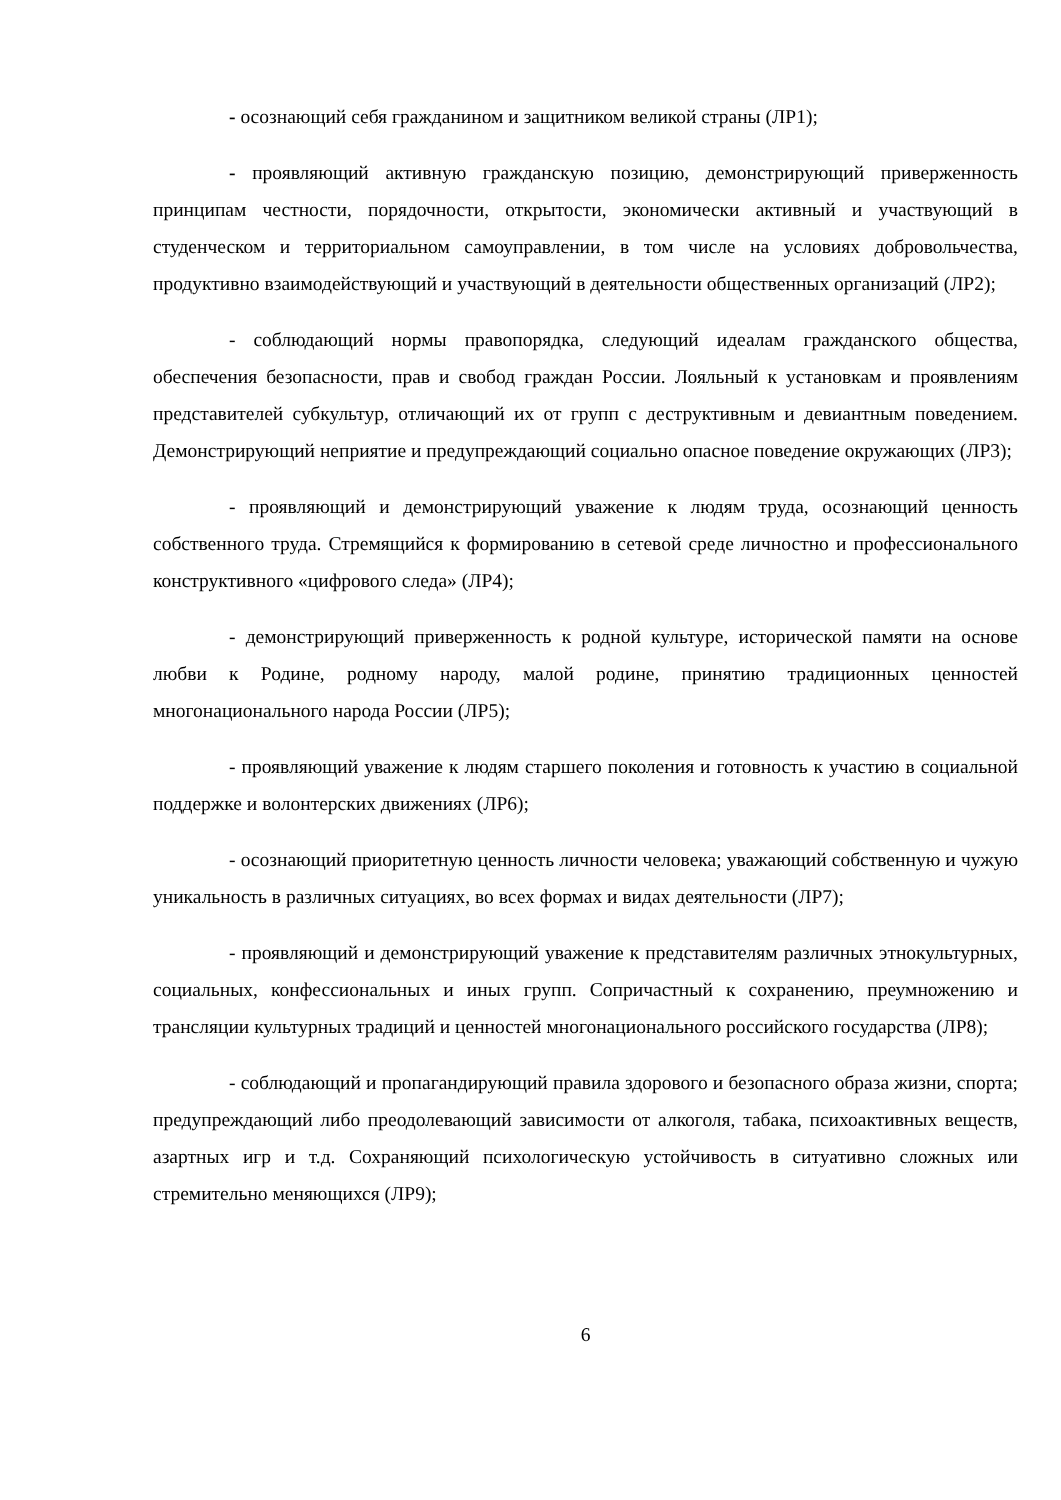- осознающий себя гражданином и защитником великой страны (ЛР1);
- проявляющий активную гражданскую позицию, демонстрирующий приверженность принципам честности, порядочности, открытости, экономически активный и участвующий в студенческом и территориальном самоуправлении, в том числе на условиях добровольчества, продуктивно взаимодействующий и участвующий в деятельности общественных организаций (ЛР2);
- соблюдающий нормы правопорядка, следующий идеалам гражданского общества, обеспечения безопасности, прав и свобод граждан России. Лояльный к установкам и проявлениям представителей субкультур, отличающий их от групп с деструктивным и девиантным поведением. Демонстрирующий неприятие и предупреждающий социально опасное поведение окружающих (ЛР3);
- проявляющий и демонстрирующий уважение к людям труда, осознающий ценность собственного труда. Стремящийся к формированию в сетевой среде личностно и профессионального конструктивного «цифрового следа» (ЛР4);
- демонстрирующий приверженность к родной культуре, исторической памяти на основе любви к Родине, родному народу, малой родине, принятию традиционных ценностей многонационального народа России (ЛР5);
- проявляющий уважение к людям старшего поколения и готовность к участию в социальной поддержке и волонтерских движениях (ЛР6);
- осознающий приоритетную ценность личности человека; уважающий собственную и чужую уникальность в различных ситуациях, во всех формах и видах деятельности (ЛР7);
- проявляющий и демонстрирующий уважение к представителям различных этнокультурных, социальных, конфессиональных и иных групп. Сопричастный к сохранению, преумножению и трансляции культурных традиций и ценностей многонационального российского государства (ЛР8);
- соблюдающий и пропагандирующий правила здорового и безопасного образа жизни, спорта; предупреждающий либо преодолевающий зависимости от алкоголя, табака, психоактивных веществ, азартных игр и т.д. Сохраняющий психологическую устойчивость в ситуативно сложных или стремительно меняющихся (ЛР9);
6